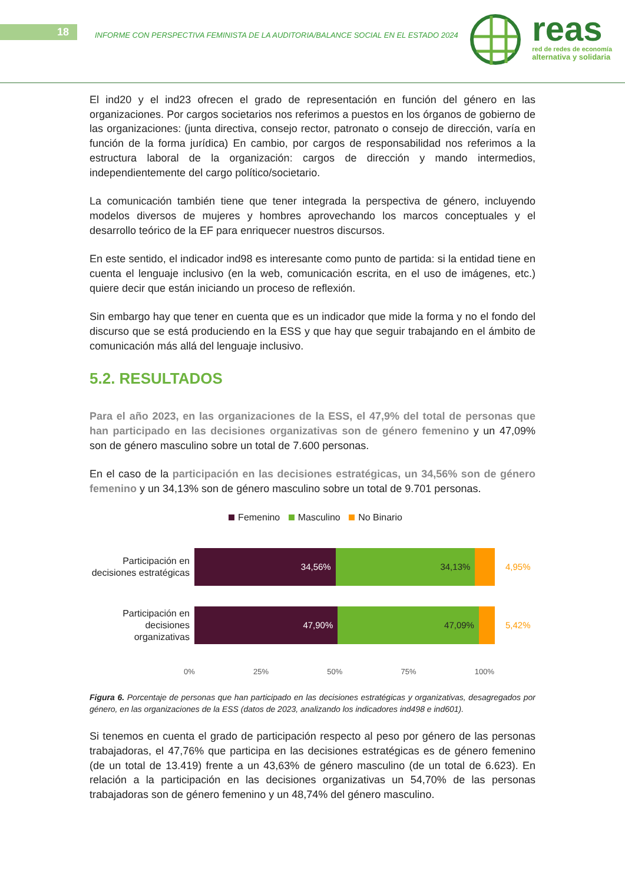18
INFORME CON PERSPECTIVA FEMINISTA DE LA AUDITORIA/BALANCE SOCIAL EN EL ESTADO 2024
reas
red de redes de economía
alternativa y solidaria
El ind20 y el ind23 ofrecen el grado de representación en función del género en las organizaciones. Por cargos societarios nos referimos a puestos en los órganos de gobierno de las organizaciones: (junta directiva, consejo rector, patronato o consejo de dirección, varía en función de la forma jurídica) En cambio, por cargos de responsabilidad nos referimos a la estructura laboral de la organización: cargos de dirección y mando intermedios, independientemente del cargo político/societario.
La comunicación también tiene que tener integrada la perspectiva de género, incluyendo modelos diversos de mujeres y hombres aprovechando los marcos conceptuales y el desarrollo teórico de la EF para enriquecer nuestros discursos.
En este sentido, el indicador ind98 es interesante como punto de partida: si la entidad tiene en cuenta el lenguaje inclusivo (en la web, comunicación escrita, en el uso de imágenes, etc.) quiere decir que están iniciando un proceso de reflexión.
Sin embargo hay que tener en cuenta que es un indicador que mide la forma y no el fondo del discurso que se está produciendo en la ESS y que hay que seguir trabajando en el ámbito de comunicación más allá del lenguaje inclusivo.
5.2. RESULTADOS
Para el año 2023, en las organizaciones de la ESS, el 47,9% del total de personas que han participado en las decisiones organizativas son de género femenino y un 47,09% son de género masculino sobre un total de 7.600 personas.
En el caso de la participación en las decisiones estratégicas, un 34,56% son de género femenino y un 34,13% son de género masculino sobre un total de 9.701 personas.
Femenino Masculino No Binario
Participación en decisiones estratégicas
34,56% 34,13%
4,95%
Participación en decisiones organizativas
47,90% 47,09%
5,42%
0% 25% 50% 75% 100%
Figura 6. Porcentaje de personas que han participado en las decisiones estratégicas y organizativas, desagregados por género, en las organizaciones de la ESS (datos de 2023, analizando los indicadores ind498 e ind601).
Si tenemos en cuenta el grado de participación respecto al peso por género de las personas trabajadoras, el 47,76% que participa en las decisiones estratégicas es de género femenino (de un total de 13.419) frente a un 43,63% de género masculino (de un total de 6.623). En relación a la participación en las decisiones organizativas un 54,70% de las personas trabajadoras son de género femenino y un 48,74% del género masculino.